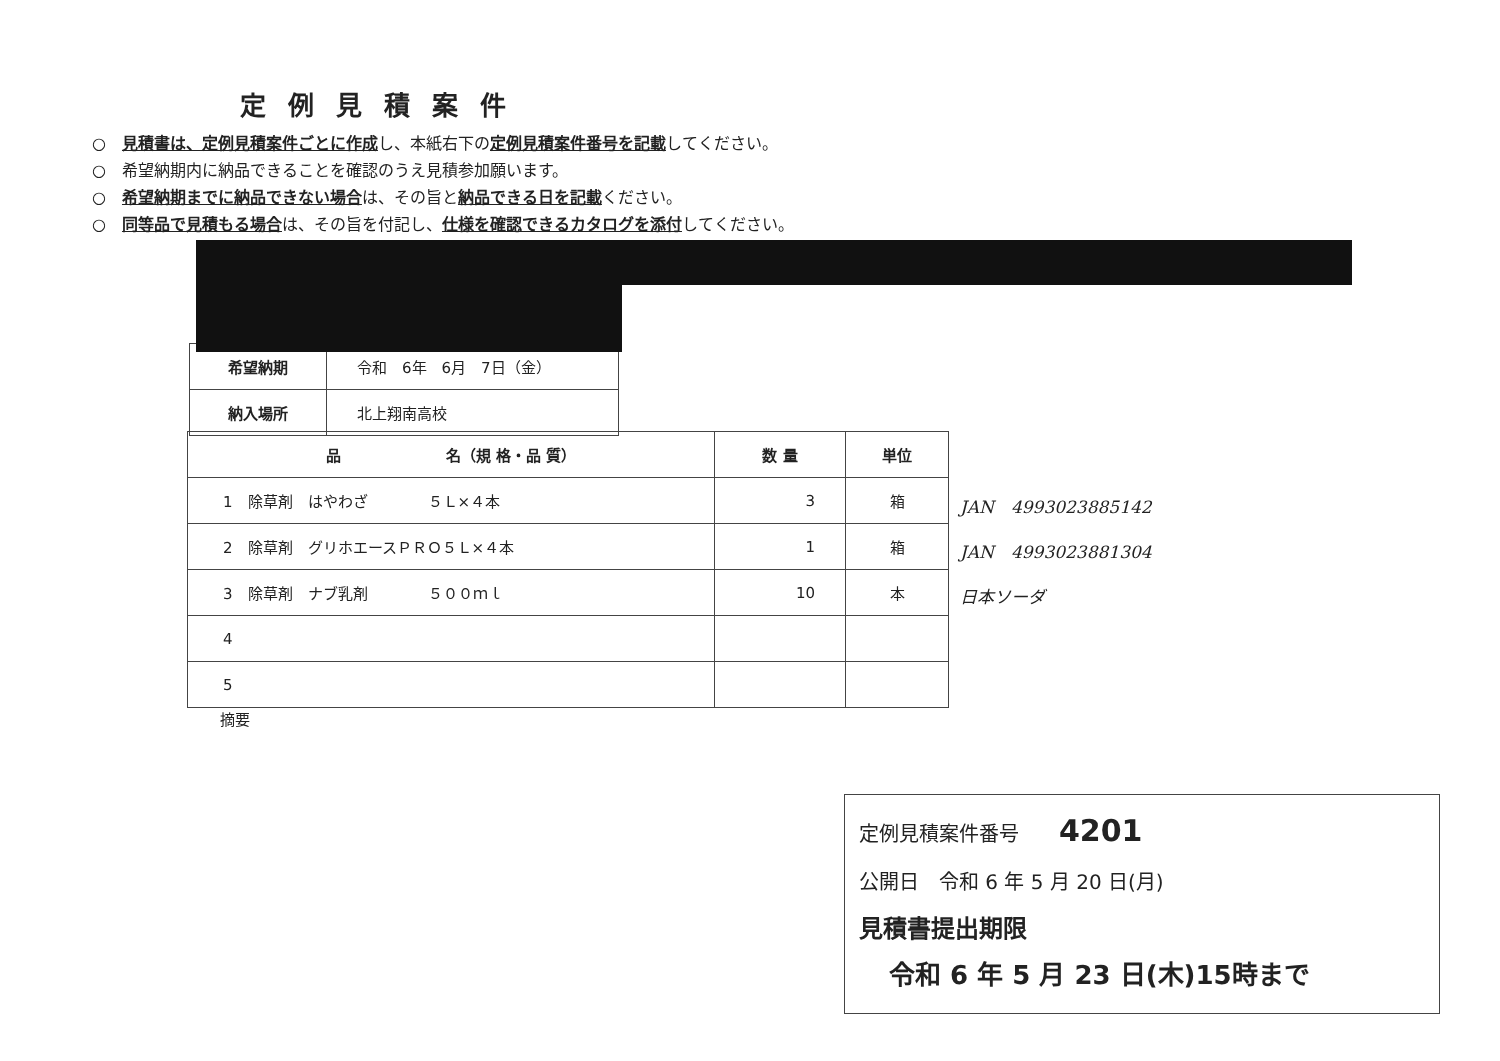定例見積案件
○　見積書は、定例見積案件ごとに作成し、本紙右下の定例見積案件番号を記載してください。
○　希望納期内に納品できることを確認のうえ見積参加願います。
○　希望納期までに納品できない場合は、その旨と納品できる日を記載ください。
○　同等品で見積もる場合は、その旨を付記し、仕様を確認できるカタログを添付してください。
| 希望納期 | 令和 6年 6月 7日（金） |
| 納入場所 | 北上翔南高校 |
| 品 名（規 格・品 質） | 数 量 | 単位 |
| --- | --- | --- |
| 1 除草剤 はやわざ ５Ｌ×４本 | 3 | 箱 |
| 2 除草剤 グリホエースＰＲＯ５Ｌ×４本 | 1 | 箱 |
| 3 除草剤 ナブ乳剤 ５００ｍｌ | 10 | 本 |
| 4 | | |
| 5 | | |
JAN　4993023885142
JAN　4993023881304
日本ソーダ
摘要
定例見積案件番号　　4201
公開日　令和 6 年 5 月 20 日(月)
見積書提出期限
令和 6 年 5 月 23 日(木)15時まで